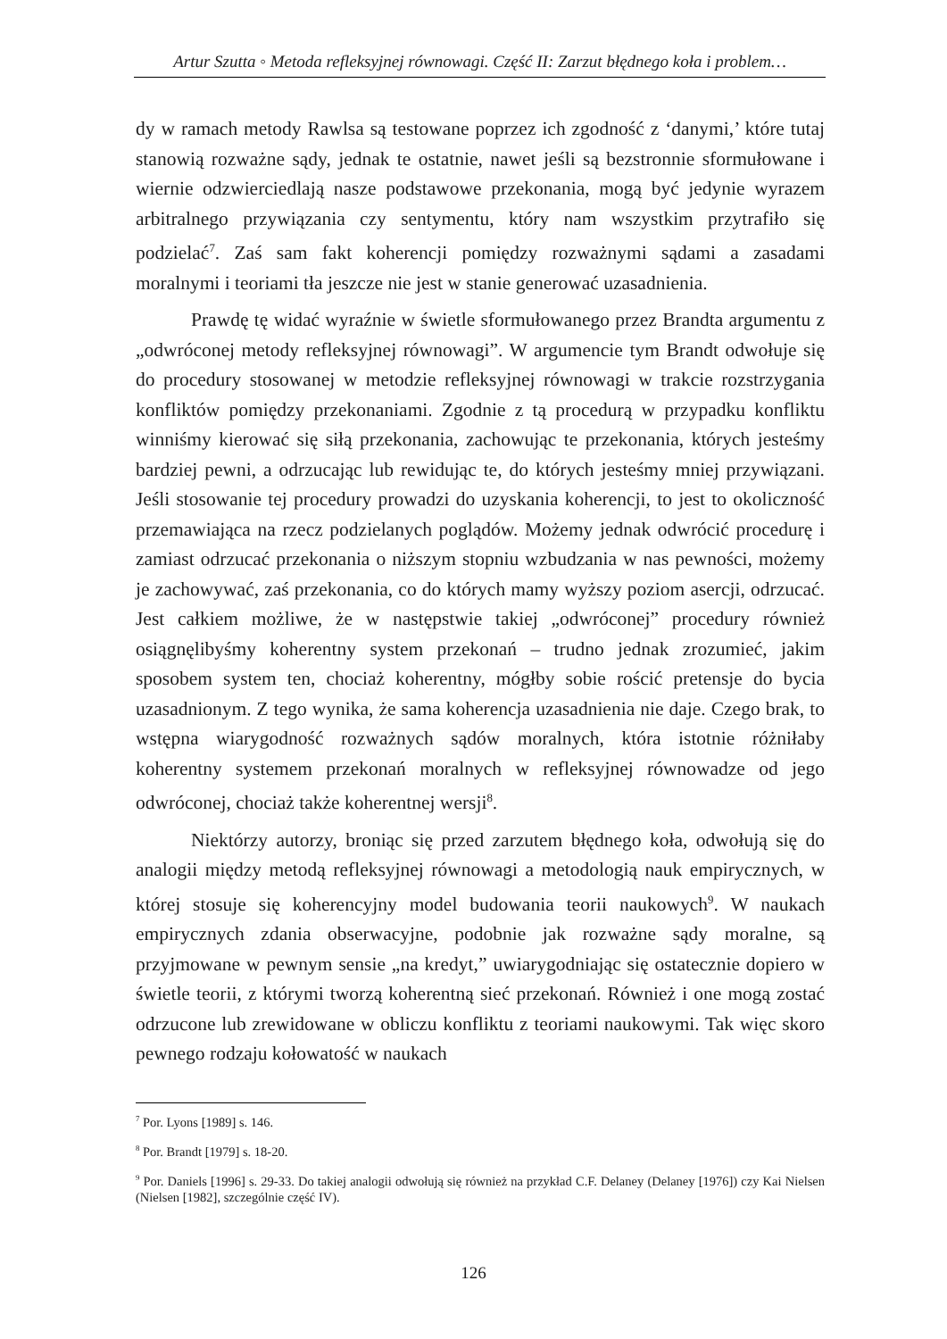Artur Szutta ◦ Metoda refleksyjnej równowagi. Część II: Zarzut błędnego koła i problem…
dy w ramach metody Rawlsa są testowane poprzez ich zgodność z ‘danymi,’ które tutaj stanowią rozważne sądy, jednak te ostatnie, nawet jeśli są bezstronnie sformułowane i wiernie odzwierciedlają nasze podstawowe przekonania, mogą być jedynie wyrazem arbitralnego przywiązania czy sentymentu, który nam wszystkim przytrafiło się podzielać<sup>7</sup>. Zaś sam fakt koherencji pomiędzy rozważnymi sądami a zasadami moralnymi i teoriami tła jeszcze nie jest w stanie generować uzasadnienia.
Prawdę tę widać wyraźnie w świetle sformułowanego przez Brandta argumentu z „odwróconej metody refleksyjnej równowagi”. W argumencie tym Brandt odwołuje się do procedury stosowanej w metodzie refleksyjnej równowagi w trakcie rozstrzygania konfliktów pomiędzy przekonaniami. Zgodnie z tą procedurą w przypadku konfliktu winniśmy kierować się siłą przekonania, zachowując te przekonania, których jesteśmy bardziej pewni, a odrzucając lub rewidując te, do których jesteśmy mniej przywiązani. Jeśli stosowanie tej procedury prowadzi do uzyskania koherencji, to jest to okoliczność przemawiająca na rzecz podzielanych poglądów. Możemy jednak odwrócić procedurę i zamiast odrzucać przekonania o niższym stopniu wzbudzania w nas pewności, możemy je zachowywać, zaś przekonania, co do których mamy wyższy poziom asercji, odrzucać. Jest całkiem możliwe, że w następstwie takiej „odwróconej” procedury również osiągnęlibyśmy koherentny system przekonań – trudno jednak zrozumieć, jakim sposobem system ten, chociaż koherentny, mógłby sobie rościć pretensje do bycia uzasadnionym. Z tego wynika, że sama koherencja uzasadnienia nie daje. Czego brak, to wstępna wiarygodność rozważnych sądów moralnych, która istotnie różniłaby koherentny systemem przekonań moralnych w refleksyjnej równowadze od jego odwróconej, chociaż także koherentnej wersji<sup>8</sup>.
Niektórzy autorzy, broniąc się przed zarzutem błędnego koła, odwołują się do analogii między metodą refleksyjnej równowagi a metodologią nauk empirycznych, w której stosuje się koherencyjny model budowania teorii naukowych<sup>9</sup>. W naukach empirycznych zdania obserwacyjne, podobnie jak rozważne sądy moralne, są przyjmowane w pewnym sensie „na kredyt,” uwiarygodniając się ostatecznie dopiero w świetle teorii, z którymi tworzą koherentną sieć przekonań. Również i one mogą zostać odrzucone lub zrewidowane w obliczu konfliktu z teoriami naukowymi. Tak więc skoro pewnego rodzaju kołowatość w naukach
<sup>7</sup> Por. Lyons [1989] s. 146.
<sup>8</sup> Por. Brandt [1979] s. 18-20.
<sup>9</sup> Por. Daniels [1996] s. 29-33. Do takiej analogii odwołują się również na przykład C.F. Delaney (Delaney [1976]) czy Kai Nielsen (Nielsen [1982], szczególnie część IV).
126